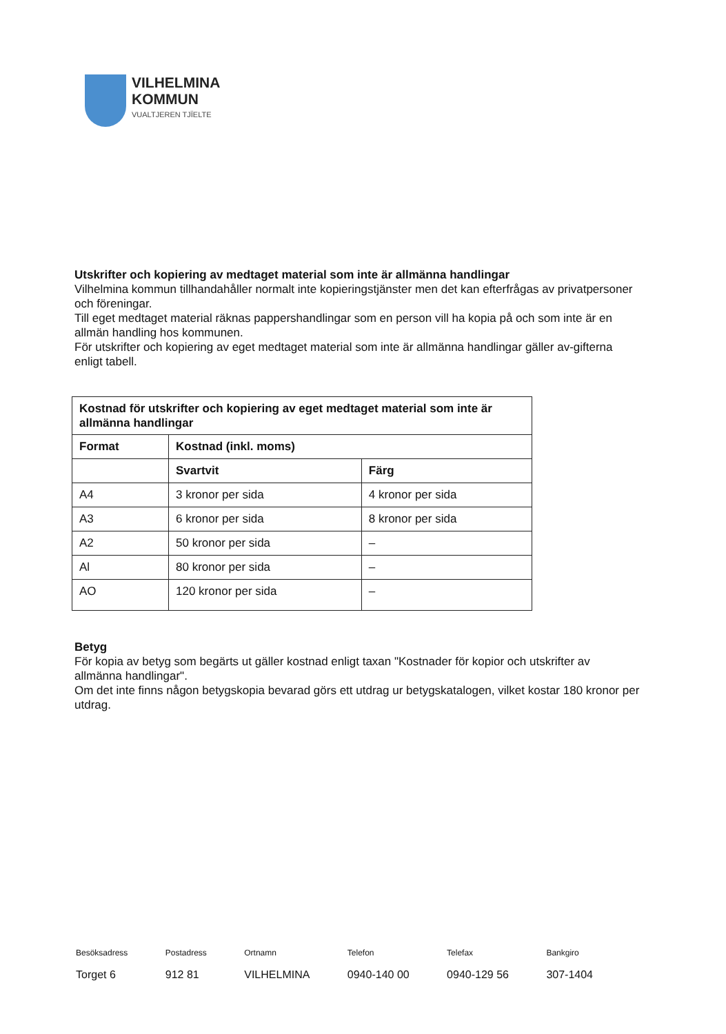VILHELMINA
KOMMUN
VUALTJEREN TJÏELTE
Utskrifter och kopiering av medtaget material som inte är allmänna handlingar
Vilhelmina kommun tillhandahåller normalt inte kopieringstjänster men det kan efterfrågas av privatpersoner och föreningar.
Till eget medtaget material räknas pappershandlingar som en person vill ha kopia på och som inte är en allmän handling hos kommunen.
För utskrifter och kopiering av eget medtaget material som inte är allmänna handlingar gäller av-gifterna enligt tabell.
| Kostnad för utskrifter och kopiering av eget medtaget material som inte är allmänna handlingar | | |
| --- | --- | --- |
| Format | Kostnad (inkl. moms) | |
| | Svartvit | Färg |
| A4 | 3 kronor per sida | 4 kronor per sida |
| A3 | 6 kronor per sida | 8 kronor per sida |
| A2 | 50 kronor per sida | – |
| Al | 80 kronor per sida | – |
| AO | 120 kronor per sida | – |
Betyg
För kopia av betyg som begärts ut gäller kostnad enligt taxan "Kostnader för kopior och utskrifter av allmänna handlingar".
Om det inte finns någon betygskopia bevarad görs ett utdrag ur betygskatalogen, vilket kostar 180 kronor per utdrag.
Besöksadress
Torget 6
Postadress
912 81
Ortnamn
VILHELMINA
Telefon
0940-140 00
Telefax
0940-129 56
Bankgiro
307-1404